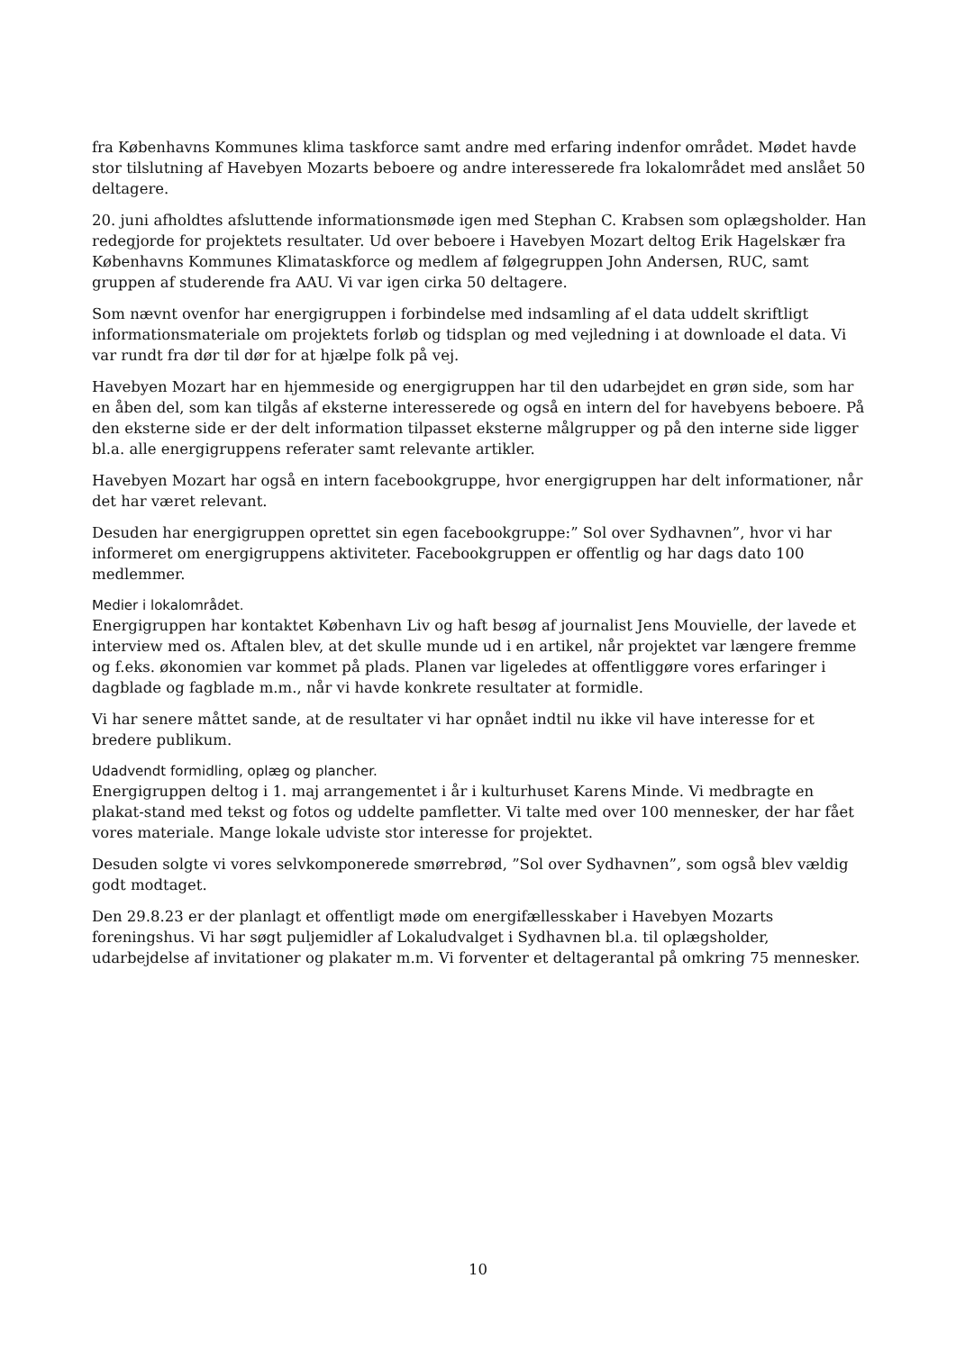fra Københavns Kommunes klima taskforce samt andre med erfaring indenfor området. Mødet havde stor tilslutning af Havebyen Mozarts beboere og andre interesserede fra lokalområdet med anslået 50 deltagere.
20. juni afholdtes afsluttende informationsmøde igen med Stephan C. Krabsen som oplægsholder. Han redegjorde for projektets resultater. Ud over beboere i Havebyen Mozart deltog Erik Hagelskær fra Københavns Kommunes Klimataskforce og medlem af følgegruppen John Andersen, RUC, samt gruppen af studerende fra AAU. Vi var igen cirka 50 deltagere.
Som nævnt ovenfor har energigruppen i forbindelse med indsamling af el data uddelt skriftligt informationsmateriale om projektets forløb og tidsplan og med vejledning i at downloade el data. Vi var rundt fra dør til dør for at hjælpe folk på vej.
Havebyen Mozart har en hjemmeside og energigruppen har til den udarbejdet en grøn side, som har en åben del, som kan tilgås af eksterne interesserede og også en intern del for havebyens beboere. På den eksterne side er der delt information tilpasset eksterne målgrupper og på den interne side ligger bl.a. alle energigruppens referater samt relevante artikler.
Havebyen Mozart har også en intern facebookgruppe, hvor energigruppen har delt informationer, når det har været relevant.
Desuden har energigruppen oprettet sin egen facebookgruppe:” Sol over Sydhavnen”, hvor vi har informeret om energigruppens aktiviteter. Facebookgruppen er offentlig og har dags dato 100 medlemmer.
Medier i lokalområdet.
Energigruppen har kontaktet København Liv og haft besøg af journalist Jens Mouvielle, der lavede et interview med os. Aftalen blev, at det skulle munde ud i en artikel, når projektet var længere fremme og f.eks. økonomien var kommet på plads. Planen var ligeledes at offentliggøre vores erfaringer i dagblade og fagblade m.m., når vi havde konkrete resultater at formidle.
Vi har senere måttet sande, at de resultater vi har opnået indtil nu ikke vil have interesse for et bredere publikum.
Udadvendt formidling, oplæg og plancher.
Energigruppen deltog i 1. maj arrangementet i år i kulturhuset Karens Minde. Vi medbragte en plakat-stand med tekst og fotos og uddelte pamfletter. Vi talte med over 100 mennesker, der har fået vores materiale. Mange lokale udviste stor interesse for projektet.
Desuden solgte vi vores selvkomponerede smørrebrød, ”Sol over Sydhavnen”, som også blev vældig godt modtaget.
Den 29.8.23 er der planlagt et offentligt møde om energifællesskaber i Havebyen Mozarts foreningshus. Vi har søgt puljemidler af Lokaludvalget i Sydhavnen bl.a. til oplægsholder, udarbejdelse af invitationer og plakater m.m. Vi forventer et deltagerantal på omkring 75 mennesker.
10